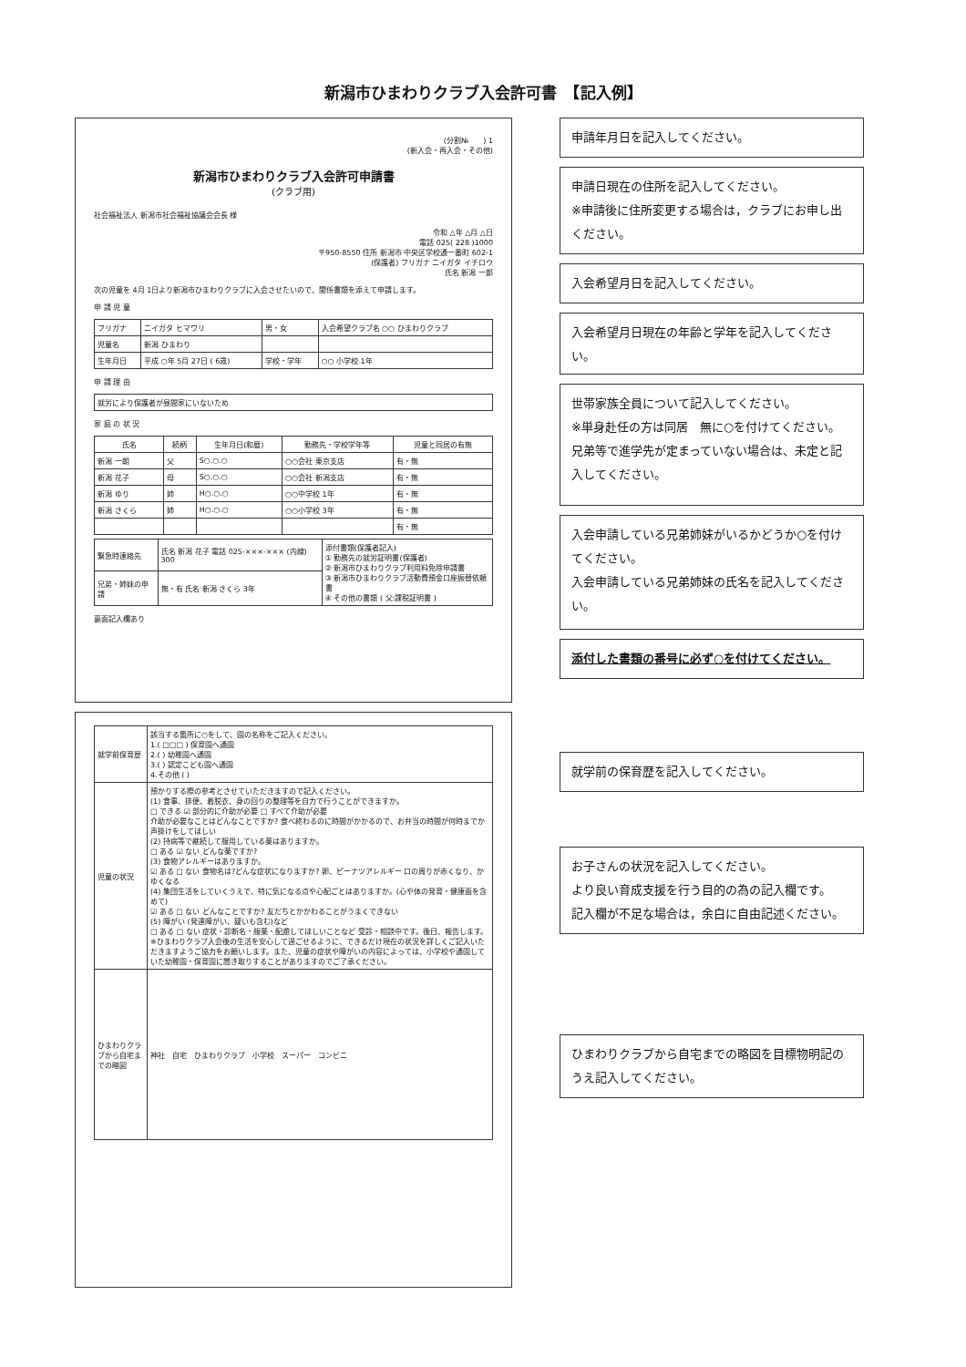新潟市ひまわりクラブ入会許可書　【記入例】
(分割№　　) 1
(新入会・再入会・その他)
新潟市ひまわりクラブ入会許可申請書
(クラブ用)
社会福祉法人 新潟市社会福祉協議会会長 様
令和 △年 △月 △日
電話 025( 228 )1000
〒950-8550 住所 新潟市 中央区学校通一番町 602-1
(保護者) フリガナ ニイガタ イチロウ
氏名 新潟 一郎
次の児童を 4月 1日より新潟市ひまわりクラブに入会させたいので、関係書類を添えて申請します。
申 請 児 童
| フリガナ | ニイガタ ヒマワリ | 男・女 | 入会希望クラブ名 ○○ ひまわりクラブ |
| 児童名 | 新潟 ひまわり | | |
| 生年月日 | 平成 ○年 5月 27日 ( 6歳) | 学校・学年 | ○○ 小学校 1年 |
申 請 理 由
| 就労により保護者が昼間家にいないため |
家 庭 の 状 況
| 氏名 | 続柄 | 生年月日(和暦) | 勤務先・学校学年等 | 児童と同居の有無 |
| --- | --- | --- | --- | --- |
| 新潟 一朗 | 父 | S○.○.○ | ○○会社 東京支店 | 有・無 |
| 新潟 花子 | 母 | S○.○.○ | ○○会社 新潟支店 | 有・無 |
| 新潟 ゆり | 姉 | H○.○.○ | ○○中学校 1年 | 有・無 |
| 新潟 さくら | 姉 | H○.○.○ | ○○小学校 3年 | 有・無 |
| | | | | 有・無 |
| 緊急時連絡先 | 氏名 新潟 花子 電話 025-×××-××× (内線) 300 | 添付書類(保護者記入) ① 勤務先の就労証明書(保護者) ② 新潟市ひまわりクラブ利用料免除申請書 ③ 新潟市ひまわりクラブ活動費預金口座振替依頼書 ④ その他の書類 ( 父:課税証明書 ) |
| 兄弟・姉妹の申請 | 無・有 氏名 新潟 さくら 3年 | |
裏面記入欄あり
| 就学前保育歴 | 該当する箇所に○をして、園の名称をご記入ください。 1.( □□□ ) 保育園へ通園 2.( ) 幼稚園へ通園 3.( ) 認定こども園へ通園 4.その他 ( ) |
| 児童の状況 | 預かりする際の参考とさせていただきますので記入ください。 (1) 食事、排便、着脱衣、身の回りの整理等を自力で行うことができますか。 □ できる ☑ 部分的に介助が必要 □ すべて介助が必要 介助が必要なことはどんなことですか? 食べ終わるのに時間がかかるので、お弁当の時間が何時までか声掛けをしてほしい (2) 持病等で継続して服用している薬はありますか。 □ ある ☑ ない どんな薬ですか? (3) 食物アレルギーはありますか。 ☑ ある □ ない 食物名は?どんな症状になりますか? 卵、ピーナツアレルギー 口の周りが赤くなり、かゆくなる (4) 集団生活をしていくうえで、特に気になる点や心配ごとはありますか。(心や体の発育・健康面を含めて) ☑ ある □ ない どんなことですか? 友だちとかかわることがうまくできない (5) 障がい (発達障がい、疑いも含む)など □ ある □ ない 症状・診断名・服薬・配慮してほしいことなど 受診・相談中です。後日、報告します。 ※ひまわりクラブ入会後の生活を安心して過ごせるように、できるだけ現在の状況を詳しくご記入いただきますようご協力をお願いします。また、児童の症状や障がいの内容によっては、小学校や通園していた幼稚園・保育園に聞き取りすることがありますのでご了承ください。 |
| ひまわりクラブから自宅までの略図 | 神社 自宅 ひまわりクラブ 小学校 スーパー コンビニ |
申請年月日を記入してください。
申請日現在の住所を記入してください。
※申請後に住所変更する場合は，クラブにお申し出ください。
入会希望月日を記入してください。
入会希望月日現在の年齢と学年を記入してください。
世帯家族全員について記入してください。
※単身赴任の方は同居　無に○を付けてください。兄弟等で進学先が定まっていない場合は、未定と記入してください。
入会申請している兄弟姉妹がいるかどうか○を付けてください。
入会申請している兄弟姉妹の氏名を記入してください。
添付した書類の番号に必ず○を付けてください。
就学前の保育歴を記入してください。
お子さんの状況を記入してください。
より良い育成支援を行う目的の為の記入欄です。
記入欄が不足な場合は，余白に自由記述ください。
ひまわりクラブから自宅までの略図を目標物明記のうえ記入してください。